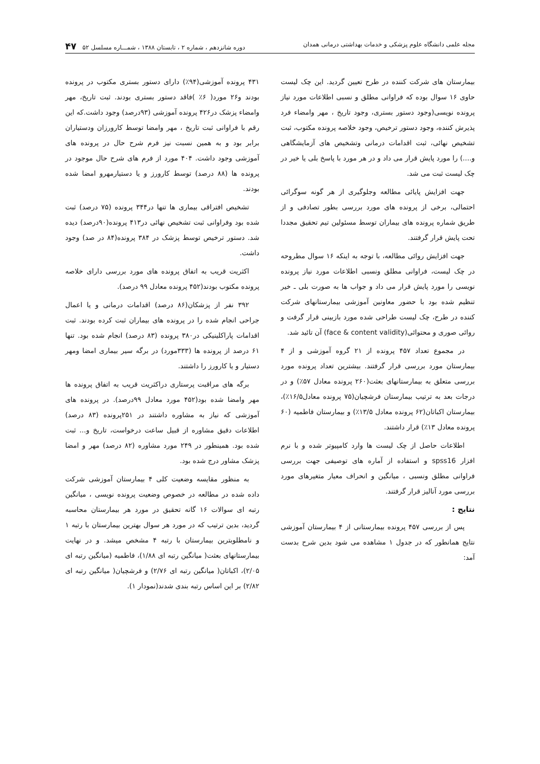مجله علمی دانشگاه علوم پزشکی و خدمات بهداشتی درمانی همدان دوره شانزدهم ، شماره ۲ ، تابستان ۱۳۸۸ ، شمـــاره مسلسل ۵۲ ۴۷
بیمارستان های شرکت کننده در طرح تعیین گردید. این چک لیست حاوی ۱۶ سوال بوده که فراوانی مطلق و نسبی اطلاعات مورد نیاز پرونده نویسی(وجود دستور بستری، وجود تاریخ ، مهر وامضاء فرد پذیرش کننده، وجود دستور ترخیص، وجود خلاصه پرونده مکتوب، ثبت تشخیص نهائی، ثبت اقدامات درمانی وتشخیص های آزمایشگاهی و....) را مورد پایش قرار می داد و در هر مورد با پاسخ بلی یا خیر در چک لیست ثبت می شد.
جهت افزایش پایائی مطالعه وجلوگیری از هر گونه سوگرائی احتمالی، برخی از پرونده های مورد بررسی بطور تصادفی و از طریق شماره پرونده های بیماران توسط مسئولین تیم تحقیق مجددا تحت پایش قرار گرفتند.
جهت افزایش روائی مطالعه، با توجه به اینکه ۱۶ سوال مطروحه در چک لیست، فراوانی مطلق ونسبی اطلاعات مورد نیاز پرونده نویسی را مورد پایش قرار می داد و جواب ها به صورت بلی ـ خیر تنظیم شده بود با حضور معاونین آموزشی بیمارستانهای شرکت کننده در طرح، چک لیست طراحی شده مورد بازبینی قرار گرفت و روائی صوری و محتوائی(face & content validity) آن تائید شد.
در مجموع تعداد ۴۵۷ پرونده از ۲۱ گروه آموزشی و از ۴ بیمارستان مورد بررسی قرار گرفتند. بیشترین تعداد پرونده مورد بررسی متعلق به بیمارستانهای بعثت(۲۶۰ پرونده معادل ۵۷٪) و در درجات بعد به ترتیب بیمارستان فرشچیان(۷۵ پرونده معادل۱۶/۵٪)، بیمارستان اکباتان(۶۲ پرونده معادل ۱۳/۵٪) و بیمارستان فاطمیه (۶۰ پرونده معادل ۱۳٪) قرار داشتند.
اطلاعات حاصل از چک لیست ها وارد کامپیوتر شده و با نرم افزار spss16 و استفاده از آماره های توصیفی جهت بررسی فراوانی مطلق ونسبی ، میانگین و انحراف معیار متغیرهای مورد بررسی مورد آنالیز قرار گرفتند.
نتایج :
پس از بررسی ۴۵۷ پرونده بیمارستانی از ۴ بیمارستان آموزشی نتایج همانطور که در جدول ۱ مشاهده می شود بدین شرح بدست آمد:
۴۳۱ پرونده آموزشی(۹۴٪) دارای دستور بستری مکتوب در پرونده بودند و۲۶ مورد( ۶٪ )فاقد دستور بستری بودند. ثبت تاریخ، مهر وامضاء پزشک در۴۲۶ پرونده آموزشی (۹۳درصد) وجود داشت.که این رقم با فراوانی ثبت تاریخ ، مهر وامضا توسط کارورزان ودستیاران برابر بود و به همین نسبت نیز فرم شرح حال در پرونده های آموزشی وجود داشت. ۴۰۴ مورد از فرم های شرح حال موجود در پرونده ها (۸۸ درصد) توسط کارورز و یا دستیارمهرو امضا شده بودند.
تشخیص افتراقی بیماری ها تنها در۳۴۴ پرونده (۷۵ درصد) ثبت شده بود وفراوانی ثبت تشخیص نهائی در۴۱۳ پرونده(۹۰درصد) دیده شد. دستور ترخیص توسط پزشک در ۳۸۴ پرونده(۸۴ در صد) وجود داشت.
اکثریت قریب به اتفاق پرونده های مورد بررسی دارای خلاصه پرونده مکتوب بودند(۴۵۲ پرونده معادل ۹۹ درصد).
۳۹۲ نفر از پزشکان(۸۶ درصد) اقدامات درمانی و یا اعمال جراحی انجام شده را در پرونده های بیماران ثبت کرده بودند. ثبت اقدامات پاراکلینیکی در۳۸۰ پرونده (۸۳ درصد) انجام شده بود. تنها ۶۱ درصد از پرونده ها (۳۳۳مورد) در برگه سیر بیماری امضا ومهر دستیار و یا کارورز را داشتند.
برگه های مراقبت پرستاری دراکثریت قریب به اتفاق پرونده ها مهر وامضا شده بود(۴۵۲ مورد معادل ۹۹درصد). در پرونده های آموزشی که نیاز به مشاوره داشتند در ۲۵۱پرونده (۸۳ درصد) اطلاعات دقیق مشاوره از قبیل ساعت درخواست، تاریخ و... ثبت شده بود. همینطور در ۲۴۹ مورد مشاوره (۸۲ درصد) مهر و امضا پزشک مشاور درج شده بود.
به منظور مقایسه وضعیت کلی ۴ بیمارستان آموزشی شرکت داده شده در مطالعه در خصوص وضعیت پرونده نویسی ، میانگین رتبه ای سوالات ۱۶ گانه تحقیق در مورد هر بیمارستان محاسبه گردید، بدین ترتیب که در مورد هر سوال بهترین بیمارستان با رتبه ۱ و نامطلوبترین بیمارستان با رتبه ۴ مشخص میشد. و در نهایت بیمارستانهای بعثت( میانگین رتبه ای ۱/۸۸)، فاطمیه (میانگین رتبه ای ۲/۰۵)، اکباتان( میانگین رتبه ای ۲/۷۶) و فرشچیان( میانگین رتبه ای ۲/۸۲) بر این اساس رتبه بندی شدند(نمودار ۱).